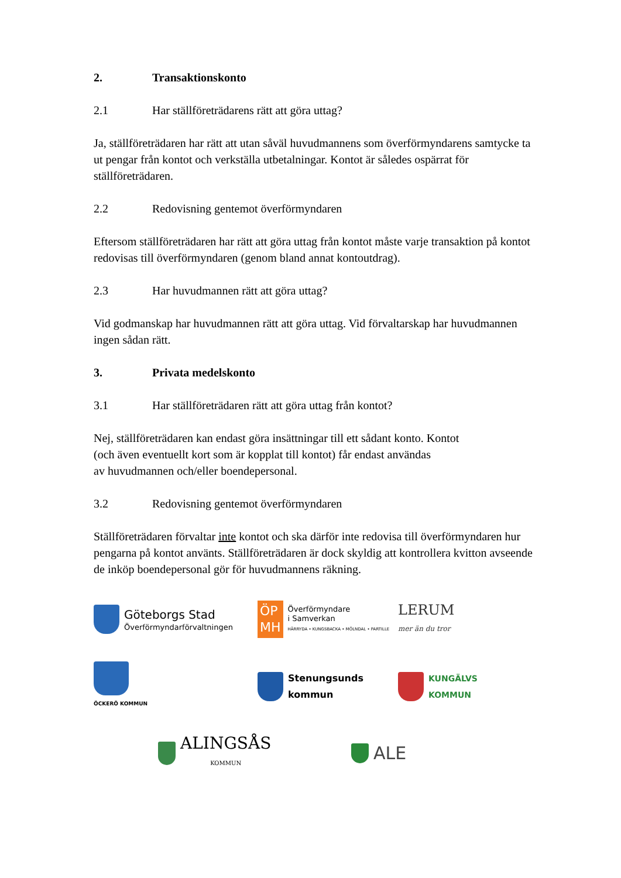2. Transaktionskonto
2.1 Har ställföreträdarens rätt att göra uttag?
Ja, ställföreträdaren har rätt att utan såväl huvudmannens som överförmyndarens samtycke ta ut pengar från kontot och verkställa utbetalningar. Kontot är således ospärrat för ställföreträdaren.
2.2 Redovisning gentemot överförmyndaren
Eftersom ställföreträdaren har rätt att göra uttag från kontot måste varje transaktion på kontot redovisas till överförmyndaren (genom bland annat kontoutdrag).
2.3 Har huvudmannen rätt att göra uttag?
Vid godmanskap har huvudmannen rätt att göra uttag. Vid förvaltarskap har huvudmannen ingen sådan rätt.
3. Privata medelskonto
3.1 Har ställföreträdaren rätt att göra uttag från kontot?
Nej, ställföreträdaren kan endast göra insättningar till ett sådant konto. Kontot
(och även eventuellt kort som är kopplat till kontot) får endast användas
av huvudmannen och/eller boendepersonal.
3.2 Redovisning gentemot överförmyndaren
Ställföreträdaren förvaltar inte kontot och ska därför inte redovisa till överförmyndaren hur pengarna på kontot använts. Ställföreträdaren är dock skyldig att kontrollera kvitton avseende de inköp boendepersonal gör för huvudmannens räkning.
Göteborgs Stad
Överförmyndarförvaltningen
ÖP
MH
Överförmyndare
i Samverkan
HÄRRYDA • KUNGSBACKA • MÖLNDAL • PARTILLE
LERUM
mer än du tror
ÖCKERÖ KOMMUN
Stenungsunds
kommun
KUNGÄLVS
KOMMUN
ALINGSÅS
KOMMUN
ALE